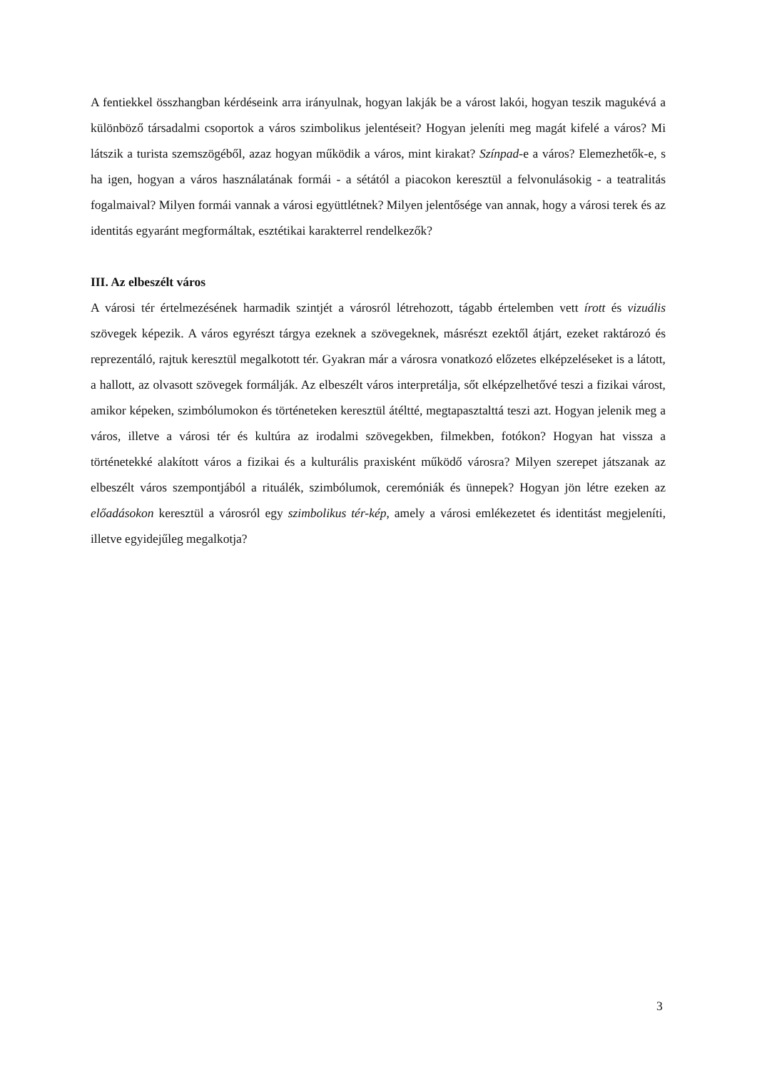A fentiekkel összhangban kérdéseink arra irányulnak, hogyan lakják be a várost lakói, hogyan teszik magukévá a különböző társadalmi csoportok a város szimbolikus jelentéseit? Hogyan jeleníti meg magát kifelé a város? Mi látszik a turista szemszögéből, azaz hogyan működik a város, mint kirakat? Színpad-e a város? Elemezhetők-e, s ha igen, hogyan a város használatának formái - a sétától a piacokon keresztül a felvonulásokig - a teatralitás fogalmaival? Milyen formái vannak a városi együttlétnek? Milyen jelentősége van annak, hogy a városi terek és az identitás egyaránt megformáltak, esztétikai karakterrel rendelkezők?
III. Az elbeszélt város
A városi tér értelmezésének harmadik szintjét a városról létrehozott, tágabb értelemben vett írott és vizuális szövegek képezik. A város egyrészt tárgya ezeknek a szövegeknek, másrészt ezektől átjárt, ezeket raktározó és reprezentáló, rajtuk keresztül megalkotott tér. Gyakran már a városra vonatkozó előzetes elképzeléseket is a látott, a hallott, az olvasott szövegek formálják. Az elbeszélt város interpretálja, sőt elképzelhetővé teszi a fizikai várost, amikor képeken, szimbólumokon és történeteken keresztül átéltté, megtapasztalttá teszi azt. Hogyan jelenik meg a város, illetve a városi tér és kultúra az irodalmi szövegekben, filmekben, fotókon? Hogyan hat vissza a történetekké alakított város a fizikai és a kulturális praxisként működő városra? Milyen szerepet játszanak az elbeszélt város szempontjából a rituálék, szimbólumok, ceremóniák és ünnepek? Hogyan jön létre ezeken az előadásokon keresztül a városról egy szimbolikus tér-kép, amely a városi emlékezetet és identitást megjeleníti, illetve egyidejűleg megalkotja?
3